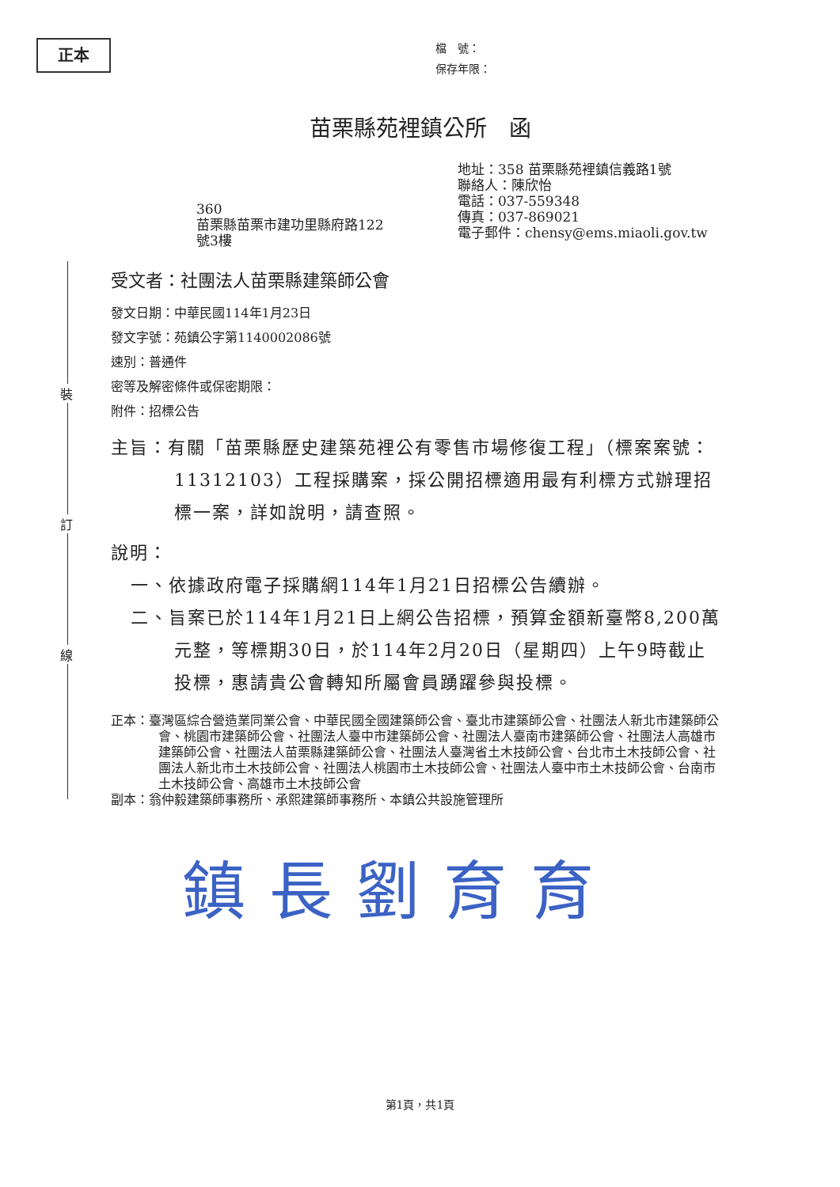正本
檔　號：
保存年限：
苗栗縣苑裡鎮公所　函
360
苗栗縣苗栗市建功里縣府路122
號3樓
地址：358 苗栗縣苑裡鎮信義路1號
聯絡人：陳欣怡
電話：037-559348
傳真：037-869021
電子郵件：chensy@ems.miaoli.gov.tw
裝
訂
線
受文者：社團法人苗栗縣建築師公會
發文日期：中華民國114年1月23日
發文字號：苑鎮公字第1140002086號
速別：普通件
密等及解密條件或保密期限：
附件：招標公告
主旨：有關「苗栗縣歷史建築苑裡公有零售市場修復工程」（標案案號：11312103）工程採購案，採公開招標適用最有利標方式辦理招標一案，詳如說明，請查照。
說明：
一、依據政府電子採購網114年1月21日招標公告續辦。
二、旨案已於114年1月21日上網公告招標，預算金額新臺幣8,200萬元整，等標期30日，於114年2月20日（星期四）上午9時截止投標，惠請貴公會轉知所屬會員踴躍參與投標。
正本：臺灣區綜合營造業同業公會、中華民國全國建築師公會、臺北市建築師公會、社團法人新北市建築師公會、桃園市建築師公會、社團法人臺中市建築師公會、社團法人臺南市建築師公會、社團法人高雄市建築師公會、社團法人苗栗縣建築師公會、社團法人臺灣省土木技師公會、台北市土木技師公會、社團法人新北市土木技師公會、社團法人桃園市土木技師公會、社團法人臺中市土木技師公會、台南市土木技師公會、高雄市土木技師公會
副本：翁仲毅建築師事務所、承熙建築師事務所、本鎮公共設施管理所
鎮長劉育育
第1頁，共1頁